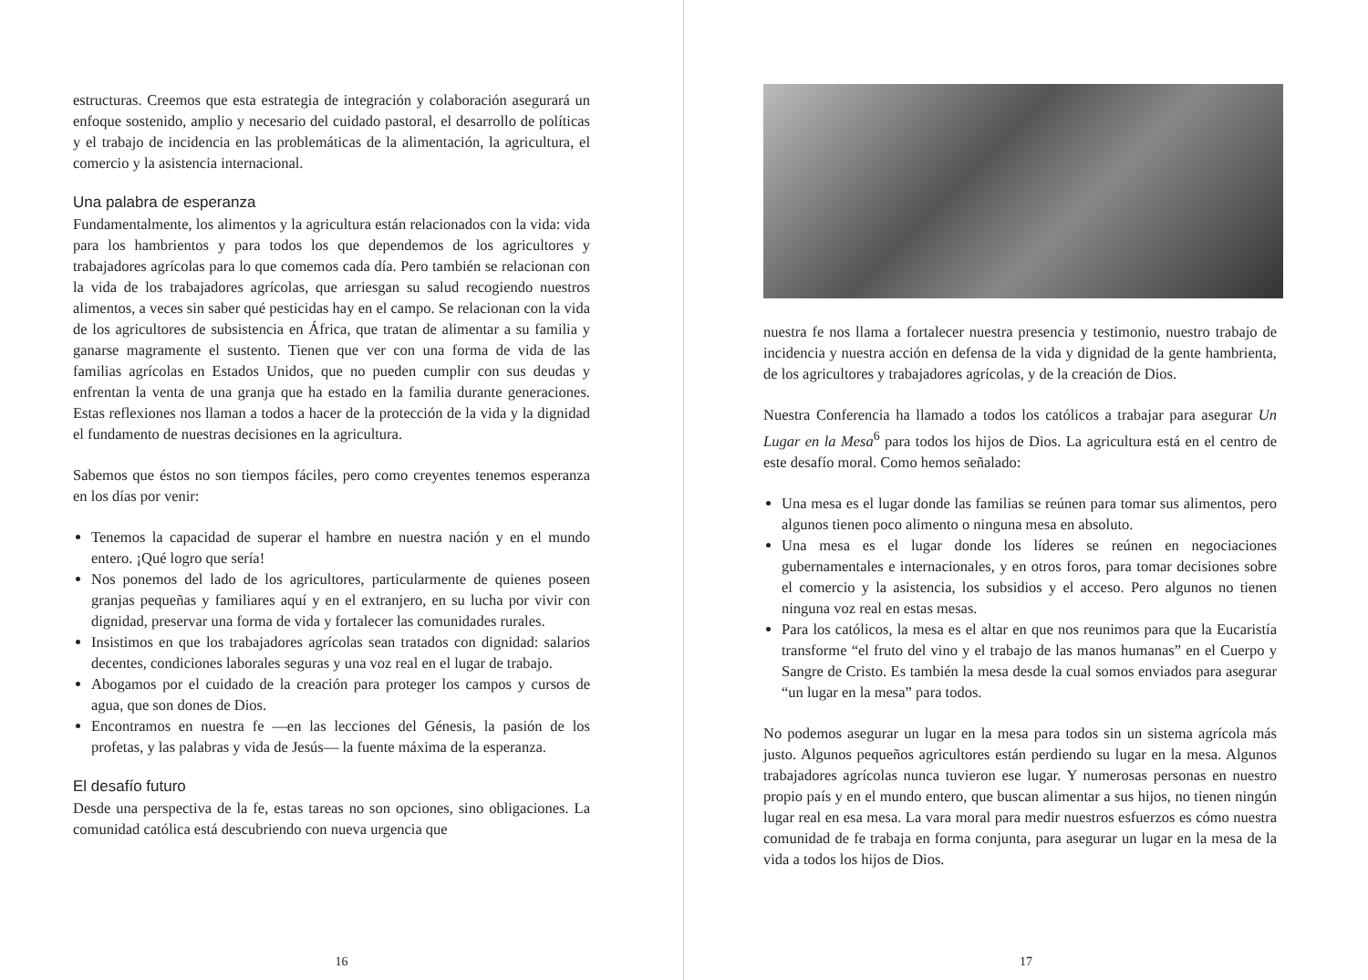estructuras. Creemos que esta estrategia de integración y colaboración asegurará un enfoque sostenido, amplio y necesario del cuidado pastoral, el desarrollo de políticas y el trabajo de incidencia en las problemáticas de la alimentación, la agricultura, el comercio y la asistencia internacional.
Una palabra de esperanza
Fundamentalmente, los alimentos y la agricultura están relacionados con la vida: vida para los hambrientos y para todos los que dependemos de los agricultores y trabajadores agrícolas para lo que comemos cada día. Pero también se relacionan con la vida de los trabajadores agrícolas, que arriesgan su salud recogiendo nuestros alimentos, a veces sin saber qué pesticidas hay en el campo. Se relacionan con la vida de los agricultores de subsistencia en África, que tratan de alimentar a su familia y ganarse magramente el sustento. Tienen que ver con una forma de vida de las familias agrícolas en Estados Unidos, que no pueden cumplir con sus deudas y enfrentan la venta de una granja que ha estado en la familia durante generaciones. Estas reflexiones nos llaman a todos a hacer de la protección de la vida y la dignidad el fundamento de nuestras decisiones en la agricultura.
Sabemos que éstos no son tiempos fáciles, pero como creyentes tenemos esperanza en los días por venir:
Tenemos la capacidad de superar el hambre en nuestra nación y en el mundo entero. ¡Qué logro que sería!
Nos ponemos del lado de los agricultores, particularmente de quienes poseen granjas pequeñas y familiares aquí y en el extranjero, en su lucha por vivir con dignidad, preservar una forma de vida y fortalecer las comunidades rurales.
Insistimos en que los trabajadores agrícolas sean tratados con dignidad: salarios decentes, condiciones laborales seguras y una voz real en el lugar de trabajo.
Abogamos por el cuidado de la creación para proteger los campos y cursos de agua, que son dones de Dios.
Encontramos en nuestra fe —en las lecciones del Génesis, la pasión de los profetas, y las palabras y vida de Jesús— la fuente máxima de la esperanza.
El desafío futuro
Desde una perspectiva de la fe, estas tareas no son opciones, sino obligaciones. La comunidad católica está descubriendo con nueva urgencia que
16
nuestra fe nos llama a fortalecer nuestra presencia y testimonio, nuestro trabajo de incidencia y nuestra acción en defensa de la vida y dignidad de la gente hambrienta, de los agricultores y trabajadores agrícolas, y de la creación de Dios.
Nuestra Conferencia ha llamado a todos los católicos a trabajar para asegurar Un Lugar en la Mesa<sup>6</sup> para todos los hijos de Dios. La agricultura está en el centro de este desafío moral. Como hemos señalado:
Una mesa es el lugar donde las familias se reúnen para tomar sus alimentos, pero algunos tienen poco alimento o ninguna mesa en absoluto.
Una mesa es el lugar donde los líderes se reúnen en negociaciones gubernamentales e internacionales, y en otros foros, para tomar decisiones sobre el comercio y la asistencia, los subsidios y el acceso. Pero algunos no tienen ninguna voz real en estas mesas.
Para los católicos, la mesa es el altar en que nos reunimos para que la Eucaristía transforme “el fruto del vino y el trabajo de las manos humanas” en el Cuerpo y Sangre de Cristo. Es también la mesa desde la cual somos enviados para asegurar “un lugar en la mesa” para todos.
No podemos asegurar un lugar en la mesa para todos sin un sistema agrícola más justo. Algunos pequeños agricultores están perdiendo su lugar en la mesa. Algunos trabajadores agrícolas nunca tuvieron ese lugar. Y numerosas personas en nuestro propio país y en el mundo entero, que buscan alimentar a sus hijos, no tienen ningún lugar real en esa mesa. La vara moral para medir nuestros esfuerzos es cómo nuestra comunidad de fe trabaja en forma conjunta, para asegurar un lugar en la mesa de la vida a todos los hijos de Dios.
17